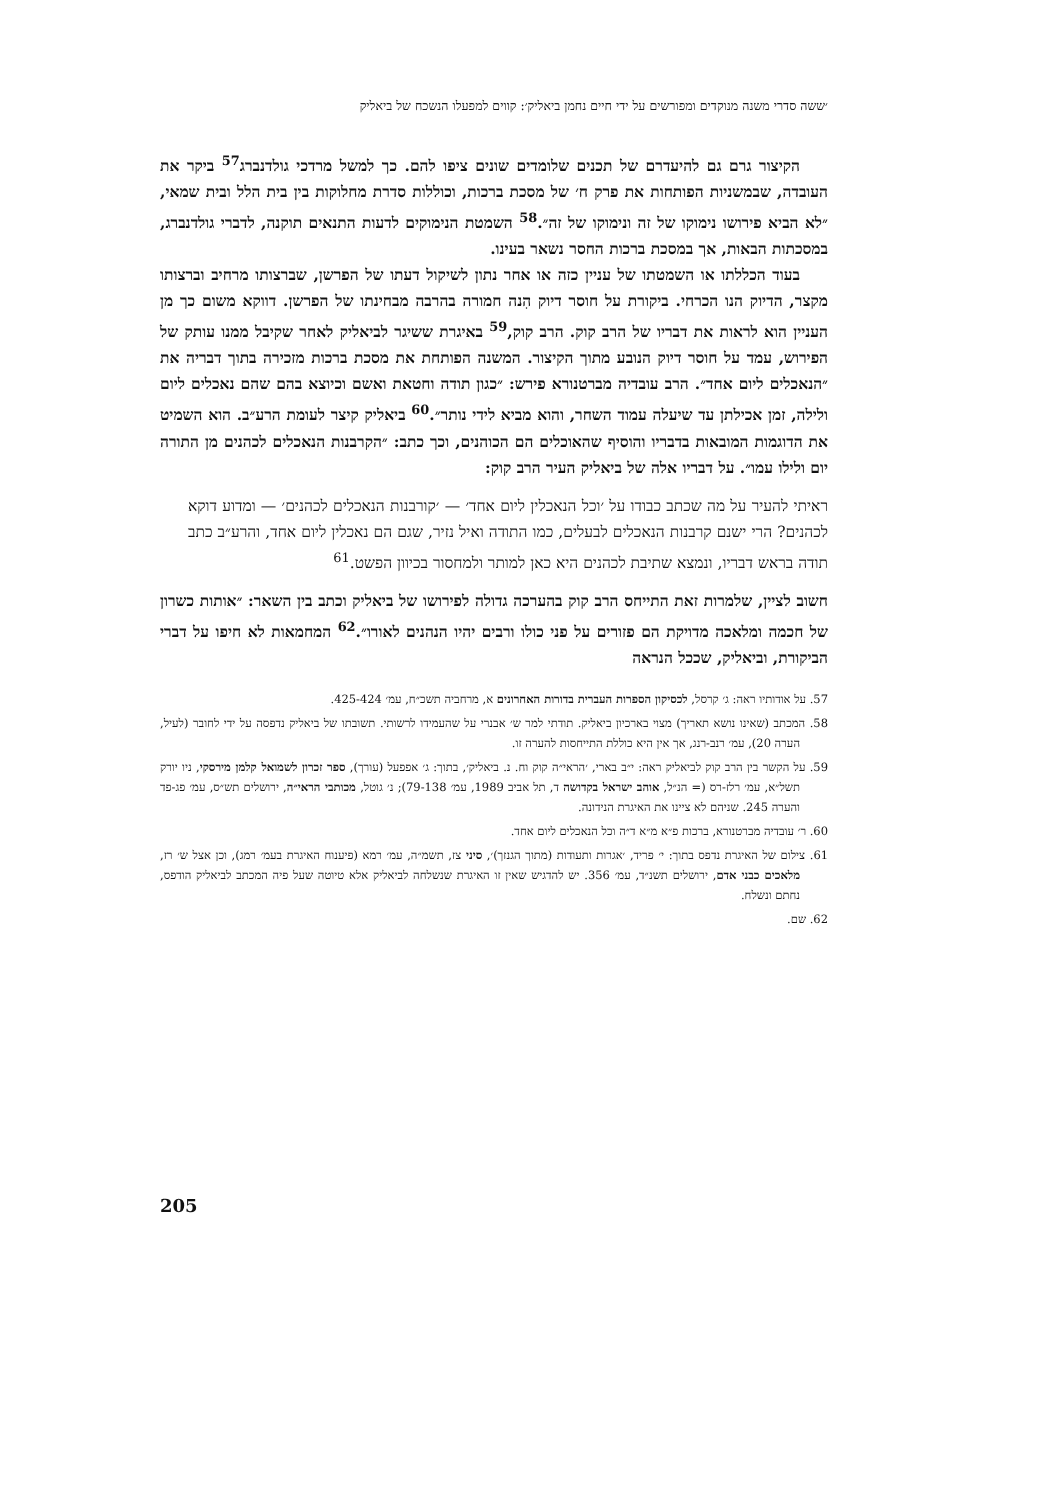׳ששה סדרי משנה מנוקדים ומפורשים על ידי חיים נחמן ביאליק׳: קווים למפעלו הנשכח של ביאליק
הקיצור גרם גם להיעדרם של תכנים שלומדים שונים ציפו להם. כך למשל מרדכי גולדנברג<sup>57</sup> ביקר את העובדה, שבמשניות הפותחות את פרק ח׳ של מסכת ברכות, וכוללות סדרת מחלוקות בין בית הלל ובית שמאי, ״לא הביא פירושו נימוקו של זה ונימוקו של זה״.<sup>58</sup> השמטת הנימוקים לדעות התנאים תוקנה, לדברי גולדנברג, במסכתות הבאות, אך במסכת ברכות החסר נשאר בעינו.
בעוד הכללתו או השמטתו של עניין כזה או אחר נתון לשיקול דעתו של הפרשן, שברצותו מרחיב וברצותו מקצר, הדיוק הנו הכרחי. ביקורת על חוסר דיוק הִנה חמורה בהרבה מבחינתו של הפרשן. דווקא משום כך מן העניין הוא לראות את דבריו של הרב קוק. הרב קוק,<sup>59</sup> באיגרת ששיגר לביאליק לאחר שקיבל ממנו עותק של הפירוש, עמד על חוסר דיוק הנובע מתוך הקיצור. המשנה הפותחת את מסכת ברכות מזכירה בתוך דבריה את ״הנאכלים ליום אחד״. הרב עובדיה מברטנורא פירש: ״כגון תודה וחטאת ואשם וכיוצא בהם שהם נאכלים ליום ולילה, זמן אכילתן עד שיעלה עמוד השחר, והוא מביא לידי נותר״.<sup>60</sup> ביאליק קיצר לעומת הרע״ב. הוא השמיט את הדוגמות המובאות בדבריו והוסיף שהאוכלים הם הכוהנים, וכך כתב: ״הקרבנות הנאכלים לכהנים מן התורה יום ולילו עמו״. על דבריו אלה של ביאליק העיר הרב קוק:
ראיתי להעיר על מה שכתב כבודו על ׳וכל הנאכלין ליום אחד׳ — ׳קורבנות הנאכלים לכהנים׳ — ומדוע דוקא לכהנים? הרי ישנם קרבנות הנאכלים לבעלים, כמו התודה ואיל נזיר, שגם הם נאכלין ליום אחד, והרע״ב כתב תודה בראש דבריו, ונמצא שתיבת לכהנים היא כאן למותר ולמחסור בכיוון הפשט.<sup>61</sup>
חשוב לציין, שלמרות זאת התייחס הרב קוק בהערכה גדולה לפירושו של ביאליק וכתב בין השאר: ״אותות כשרון של חכמה ומלאכה מדויקת הם פזורים על פני כולו ורבים יהיו הנהנים לאורו״.<sup>62</sup> המחמאות לא חיפו על דברי הביקורת, וביאליק, שככל הנראה
57. על אודותיו ראה: ג׳ קרסל, לכסיקון הספרות העברית בדורות האחרונים א, מרחביה תשכ״ח, עמ׳ 425-424.
58. המכתב (שאינו נושא תאריך) מצוי בארכיון ביאליק. תודתי למר ש׳ אבנרי על שהעמידו לרשותי. תשובתו של ביאליק נדפסה על ידי לחובר (לעיל, הערה 20), עמ׳ רנב-רנג, אך אין היא כוללת התייחסות להערה זו.
59. על הקשר בין הרב קוק לביאליק ראה: י״ב בארי, ׳הראי״ה קוק וח. נ. ביאליק׳, בתוך: ג׳ אפפעל (עורך), ספר זכרון לשמואל קלמן מירסקי, ניו יורק תשל״א, עמ׳ רלז-רס (= הנ״ל, אוהב ישראל בקדושה ד, תל אביב 1989, עמ׳ 79-138); נ׳ גוטל, מכותבי הראי״ה, ירושלים תש״ס, עמ׳ פג-פד והערה 245. שניהם לא ציינו את האיגרת הנידונה.
60. ר׳ עובדיה מברטנורא, ברכות פ״א מ״א ד״ה וכל הנאכלים ליום אחד.
61. צילום של האיגרת נדפס בתוך: י׳ פריד, ׳אגרות ותעודות (מתוך הגנזך)׳, סיני צז, תשמ״ה, עמ׳ רמא (פיענוח האיגרת בעמ׳ רמג), וכן אצל ש׳ רז, מלאכים כבני אדם, ירושלים תשנ״ד, עמ׳ 356. יש להדגיש שאין זו האיגרת שנשלחה לביאליק אלא טיוטה שעל פיה המכתב לביאליק הודפס, נחתם ונשלח.
62. שם.
205